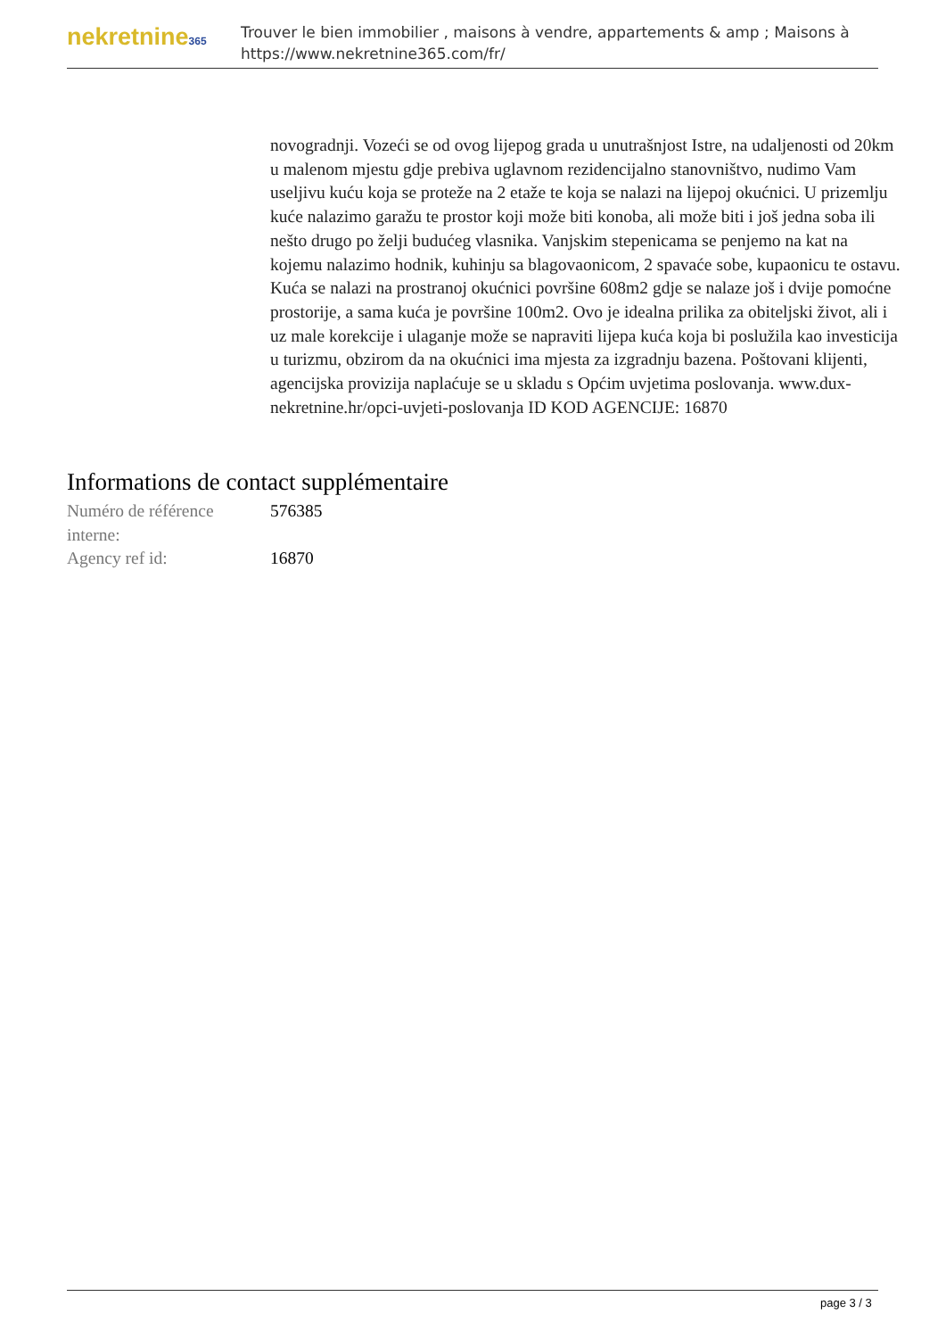nekretnine365
Trouver le bien immobilier , maisons à vendre, appartements & amp ; Maisons à
https://www.nekretnine365.com/fr/
novogradnji. Vozeći se od ovog lijepog grada u unutrašnjost Istre, na udaljenosti od 20km u malenom mjestu gdje prebiva uglavnom rezidencijalno stanovništvo, nudimo Vam useljivu kuću koja se proteže na 2 etaže te koja se nalazi na lijepoj okućnici. U prizemlju kuće nalazimo garažu te prostor koji može biti konoba, ali može biti i još jedna soba ili nešto drugo po želji budućeg vlasnika. Vanjskim stepenicama se penjemo na kat na kojemu nalazimo hodnik, kuhinju sa blagovaonicom, 2 spavaće sobe, kupaonicu te ostavu. Kuća se nalazi na prostranoj okućnici površine 608m2 gdje se nalaze još i dvije pomoćne prostorije, a sama kuća je površine 100m2. Ovo je idealna prilika za obiteljski život, ali i uz male korekcije i ulaganje može se napraviti lijepa kuća koja bi poslužila kao investicija u turizmu, obzirom da na okućnici ima mjesta za izgradnju bazena. Poštovani klijenti, agencijska provizija naplaćuje se u skladu s Općim uvjetima poslovanja. www.dux-nekretnine.hr/opci-uvjeti-poslovanja ID KOD AGENCIJE: 16870
Informations de contact supplémentaire
| Numéro de référence interne: | 576385 |
| Agency ref id: | 16870 |
page 3 / 3